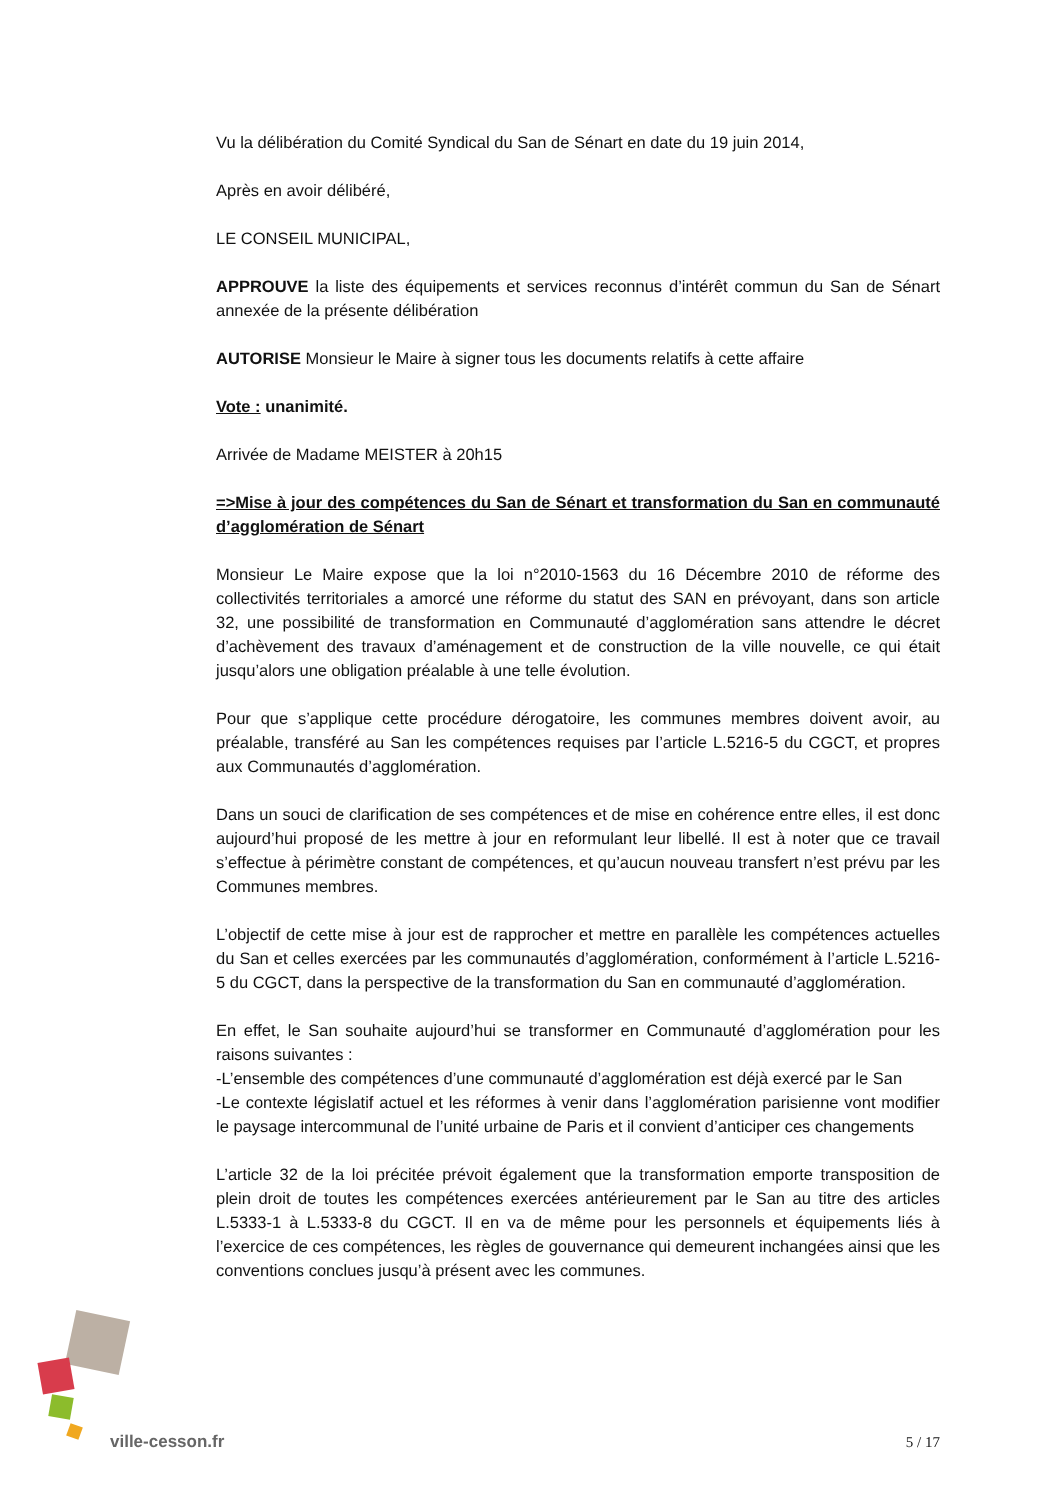Vu la délibération du Comité Syndical du San de Sénart en date du 19 juin 2014,
Après en avoir délibéré,
LE CONSEIL MUNICIPAL,
APPROUVE la liste des équipements et services reconnus d’intérêt commun du San de Sénart annexée de la présente délibération
AUTORISE Monsieur le Maire à signer tous les documents relatifs à cette affaire
Vote : unanimité.
Arrivée de Madame MEISTER à 20h15
=>Mise à jour des compétences du San de Sénart et transformation du San en communauté d’agglomération de Sénart
Monsieur Le Maire expose que la loi n°2010-1563 du 16 Décembre 2010 de réforme des collectivités territoriales a amorcé une réforme du statut des SAN en prévoyant, dans son article 32, une possibilité de transformation en Communauté d’agglomération sans attendre le décret d’achèvement des travaux d’aménagement et de construction de la ville nouvelle, ce qui était jusqu’alors une obligation préalable à une telle évolution.
Pour que s’applique cette procédure dérogatoire, les communes membres doivent avoir, au préalable, transféré au San les compétences requises par l’article L.5216-5 du CGCT, et propres aux Communautés d’agglomération.
Dans un souci de clarification de ses compétences et de mise en cohérence entre elles, il est donc aujourd’hui proposé de les mettre à jour en reformulant leur libellé. Il est à noter que ce travail s’effectue à périmètre constant de compétences, et qu’aucun nouveau transfert n’est prévu par les Communes membres.
L’objectif de cette mise à jour est de rapprocher et mettre en parallèle les compétences actuelles du San et celles exercées par les communautés d’agglomération, conformément à l’article L.5216-5 du CGCT, dans la perspective de la transformation du San en communauté d’agglomération.
En effet, le San souhaite aujourd’hui se transformer en Communauté d’agglomération pour les raisons suivantes :
-L’ensemble des compétences d’une communauté d’agglomération est déjà exercé par le San
-Le contexte législatif actuel et les réformes à venir dans l’agglomération parisienne vont modifier le paysage intercommunal de l’unité urbaine de Paris et il convient d’anticiper ces changements
L’article 32 de la loi précitée prévoit également que la transformation emporte transposition de plein droit de toutes les compétences exercées antérieurement par le San au titre des articles L.5333-1 à L.5333-8 du CGCT. Il en va de même pour les personnels et équipements liés à l’exercice de ces compétences, les règles de gouvernance qui demeurent inchangées ainsi que les conventions conclues jusqu’à présent avec les communes.
ville-cesson.fr 5 / 17